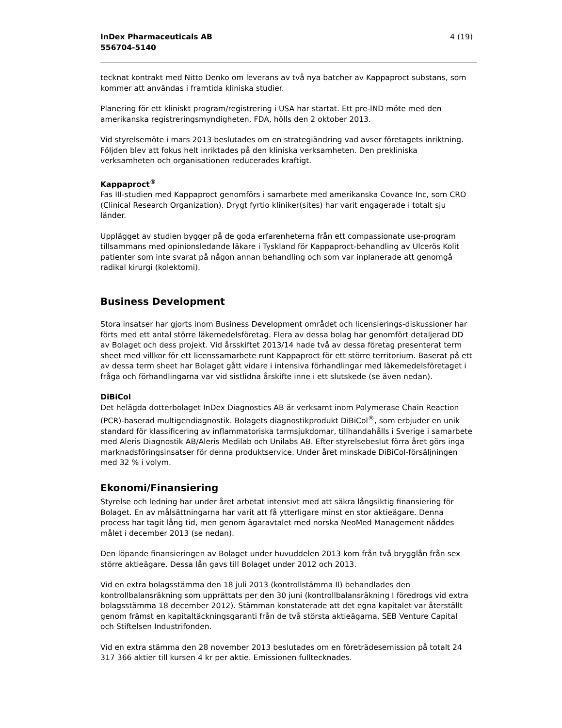InDex Pharmaceuticals AB
556704-5140
4 (19)
tecknat kontrakt med Nitto Denko om leverans av två nya batcher av Kappaproct substans, som kommer att användas i framtida kliniska studier.
Planering för ett kliniskt program/registrering i USA har startat. Ett pre-IND möte med den amerikanska registreringsmyndigheten, FDA, hölls den 2 oktober 2013.
Vid styrelsemöte i mars 2013 beslutades om en strategiändring vad avser företagets inriktning. Följden blev att fokus helt inriktades på den kliniska verksamheten. Den prekliniska verksamheten och organisationen reducerades kraftigt.
Kappaproct<sup>®</sup>
Fas III-studien med Kappaproct genomförs i samarbete med amerikanska Covance Inc, som CRO (Clinical Research Organization). Drygt fyrtio kliniker(sites) har varit engagerade i totalt sju länder.
Upplägget av studien bygger på de goda erfarenheterna från ett compassionate use-program tillsammans med opinionsledande läkare i Tyskland för Kappaproct-behandling av Ulcerös Kolit patienter som inte svarat på någon annan behandling och som var inplanerade att genomgå radikal kirurgi (kolektomi).
Business Development
Stora insatser har gjorts inom Business Development området och licensierings-diskussioner har förts med ett antal större läkemedelsföretag. Flera av dessa bolag har genomfört detaljerad DD av Bolaget och dess projekt. Vid årsskiftet 2013/14 hade två av dessa företag presenterat term sheet med villkor för ett licenssamarbete runt Kappaproct för ett större territorium. Baserat på ett av dessa term sheet har Bolaget gått vidare i intensiva förhandlingar med läkemedelsföretaget i fråga och förhandlingarna var vid sistlidna årskifte inne i ett slutskede (se även nedan).
DiBiCol
Det helägda dotterbolaget InDex Diagnostics AB är verksamt inom Polymerase Chain Reaction (PCR)-baserad multigendiagnostik. Bolagets diagnostikprodukt DiBiCol<sup>®</sup>, som erbjuder en unik standard för klassificering av inflammatoriska tarmsjukdomar, tillhandahålls i Sverige i samarbete med Aleris Diagnostik AB/Aleris Medilab och Unilabs AB. Efter styrelsebeslut förra året görs inga marknadsföringsinsatser för denna produktservice. Under året minskade DiBiCol-försäljningen med 32 % i volym.
Ekonomi/Finansiering
Styrelse och ledning har under året arbetat intensivt med att säkra långsiktig finansiering för Bolaget. En av målsättningarna har varit att få ytterligare minst en stor aktieägare. Denna process har tagit lång tid, men genom ägaravtalet med norska NeoMed Management nåddes målet i december 2013 (se nedan).
Den löpande finansieringen av Bolaget under huvuddelen 2013 kom från två brygglån från sex större aktieägare. Dessa lån gavs till Bolaget under 2012 och 2013.
Vid en extra bolagsstämma den 18 juli 2013 (kontrollstämma II) behandlades den kontrollbalansräkning som upprättats per den 30 juni (kontrollbalansräkning I föredrogs vid extra bolagsstämma 18 december 2012). Stämman konstaterade att det egna kapitalet var återställt genom främst en kapitaltäckningsgaranti från de två största aktieägarna, SEB Venture Capital och Stiftelsen Industrifonden.
Vid en extra stämma den 28 november 2013 beslutades om en företrädesemission på totalt 24 317 366 aktier till kursen 4 kr per aktie. Emissionen fulltecknades.